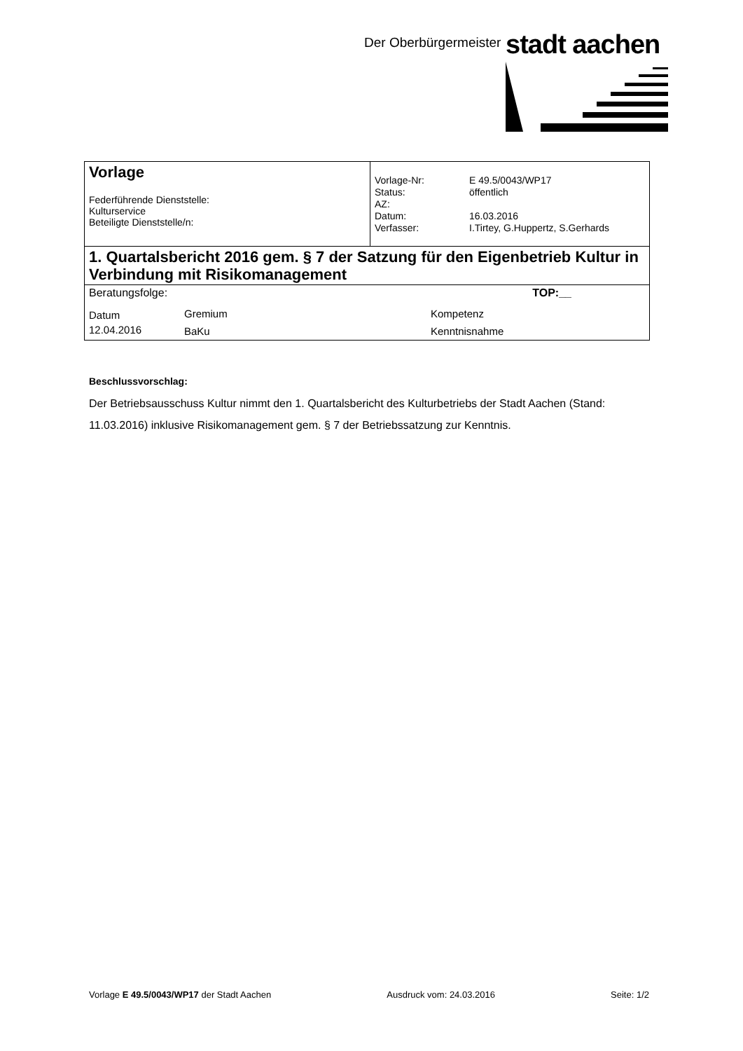Der Oberbürgermeister stadt aachen
| Vorlage Federführende Dienststelle: Kulturservice Beteiligte Dienststelle/n: | / Vorlage-Nr: / E 49.5/0043/WP17 / / Status: / öffentlich / / AZ: / / / Datum: / 16.03.2016 / / Verfasser: / I.Tirtey, G.Huppertz, S.Gerhards / |
| 1. Quartalsbericht 2016 gem. § 7 der Satzung für den Eigenbetrieb Kultur in Verbindung mit Risikomanagement | |
| Beratungsfolge: TOP:__ / Datum / Gremium / Kompetenz / / 12.04.2016 / BaKu / Kenntnisnahme / | |
Beschlussvorschlag:
Der Betriebsausschuss Kultur nimmt den 1. Quartalsbericht des Kulturbetriebs der Stadt Aachen (Stand: 11.03.2016) inklusive Risikomanagement gem. § 7 der Betriebssatzung zur Kenntnis.
Vorlage E 49.5/0043/WP17 der Stadt Aachen Ausdruck vom: 24.03.2016 Seite: 1/2